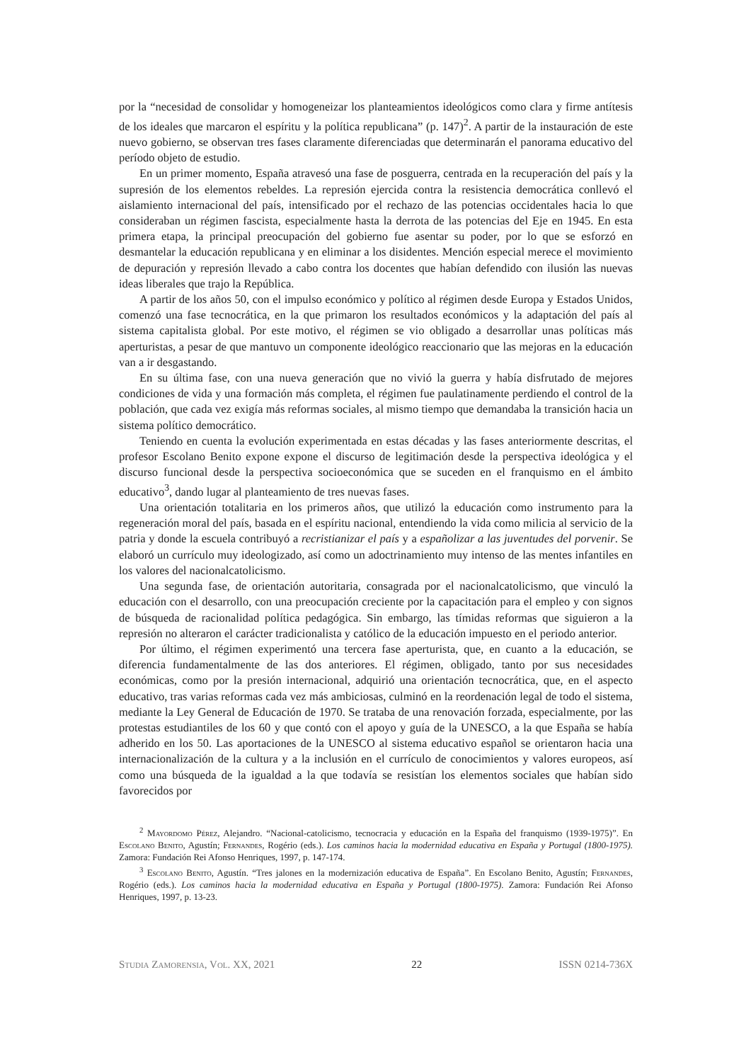por la “necesidad de consolidar y homogeneizar los planteamientos ideológicos como clara y firme antítesis de los ideales que marcaron el espíritu y la política republicana” (p. 147)<sup>2</sup>. A partir de la instauración de este nuevo gobierno, se observan tres fases claramente diferenciadas que determinarán el panorama educativo del período objeto de estudio.
En un primer momento, España atravesó una fase de posguerra, centrada en la recuperación del país y la supresión de los elementos rebeldes. La represión ejercida contra la resistencia democrática conllevó el aislamiento internacional del país, intensificado por el rechazo de las potencias occidentales hacia lo que consideraban un régimen fascista, especialmente hasta la derrota de las potencias del Eje en 1945. En esta primera etapa, la principal preocupación del gobierno fue asentar su poder, por lo que se esforzó en desmantelar la educación republicana y en eliminar a los disidentes. Mención especial merece el movimiento de depuración y represión llevado a cabo contra los docentes que habían defendido con ilusión las nuevas ideas liberales que trajo la República.
A partir de los años 50, con el impulso económico y político al régimen desde Europa y Estados Unidos, comenzó una fase tecnocrática, en la que primaron los resultados económicos y la adaptación del país al sistema capitalista global. Por este motivo, el régimen se vio obligado a desarrollar unas políticas más aperturistas, a pesar de que mantuvo un componente ideológico reaccionario que las mejoras en la educación van a ir desgastando.
En su última fase, con una nueva generación que no vivió la guerra y había disfrutado de mejores condiciones de vida y una formación más completa, el régimen fue paulatinamente perdiendo el control de la población, que cada vez exigía más reformas sociales, al mismo tiempo que demandaba la transición hacia un sistema político democrático.
Teniendo en cuenta la evolución experimentada en estas décadas y las fases anteriormente descritas, el profesor Escolano Benito expone expone el discurso de legitimación desde la perspectiva ideológica y el discurso funcional desde la perspectiva socioeconómica que se suceden en el franquismo en el ámbito educativo<sup>3</sup>, dando lugar al planteamiento de tres nuevas fases.
Una orientación totalitaria en los primeros años, que utilizó la educación como instrumento para la regeneración moral del país, basada en el espíritu nacional, entendiendo la vida como milicia al servicio de la patria y donde la escuela contribuyó a recristianizar el país y a españolizar a las juventudes del porvenir. Se elaboró un currículo muy ideologizado, así como un adoctrinamiento muy intenso de las mentes infantiles en los valores del nacionalcatolicismo.
Una segunda fase, de orientación autoritaria, consagrada por el nacionalcatolicismo, que vinculó la educación con el desarrollo, con una preocupación creciente por la capacitación para el empleo y con signos de búsqueda de racionalidad política pedagógica. Sin embargo, las tímidas reformas que siguieron a la represión no alteraron el carácter tradicionalista y católico de la educación impuesto en el periodo anterior.
Por último, el régimen experimentó una tercera fase aperturista, que, en cuanto a la educación, se diferencia fundamentalmente de las dos anteriores. El régimen, obligado, tanto por sus necesidades económicas, como por la presión internacional, adquirió una orientación tecnocrática, que, en el aspecto educativo, tras varias reformas cada vez más ambiciosas, culminó en la reordenación legal de todo el sistema, mediante la Ley General de Educación de 1970. Se trataba de una renovación forzada, especialmente, por las protestas estudiantiles de los 60 y que contó con el apoyo y guía de la UNESCO, a la que España se había adherido en los 50. Las aportaciones de la UNESCO al sistema educativo español se orientaron hacia una internacionalización de la cultura y a la inclusión en el currículo de conocimientos y valores europeos, así como una búsqueda de la igualdad a la que todavía se resistían los elementos sociales que habían sido favorecidos por
<sup>2</sup> Mayordomo Pérez, Alejandro. “Nacional-catolicismo, tecnocracia y educación en la España del franquismo (1939-1975)”. En Escolano Benito, Agustín; Fernandes, Rogério (eds.). Los caminos hacia la modernidad educativa en España y Portugal (1800-1975). Zamora: Fundación Rei Afonso Henriques, 1997, p. 147-174.
<sup>3</sup> Escolano Benito, Agustín. “Tres jalones en la modernización educativa de España”. En Escolano Benito, Agustín; Fernandes, Rogério (eds.). Los caminos hacia la modernidad educativa en España y Portugal (1800-1975). Zamora: Fundación Rei Afonso Henriques, 1997, p. 13-23.
Studia Zamorensia, Vol. XX, 2021 22 ISSN 0214-736X